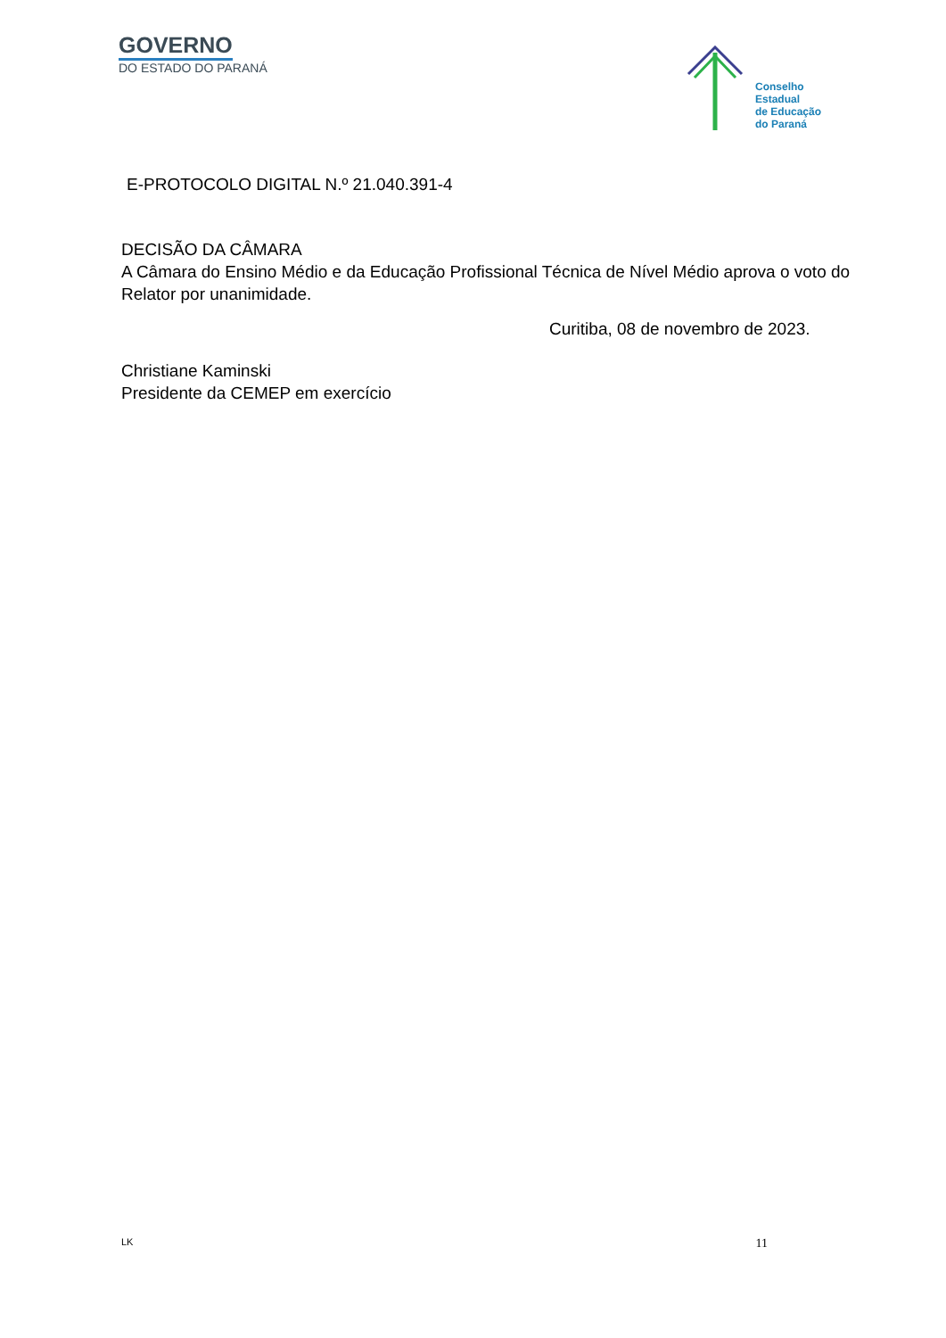GOVERNO
DO ESTADO DO PARANÁ
Conselho
Estadual
de Educação
do Paraná
E-PROTOCOLO DIGITAL N.º 21.040.391-4
DECISÃO DA CÂMARA
A Câmara do Ensino Médio e da Educação Profissional Técnica de Nível Médio aprova o voto do Relator por unanimidade.
Curitiba, 08 de novembro de 2023.
Christiane Kaminski
Presidente da CEMEP em exercício
LK 11